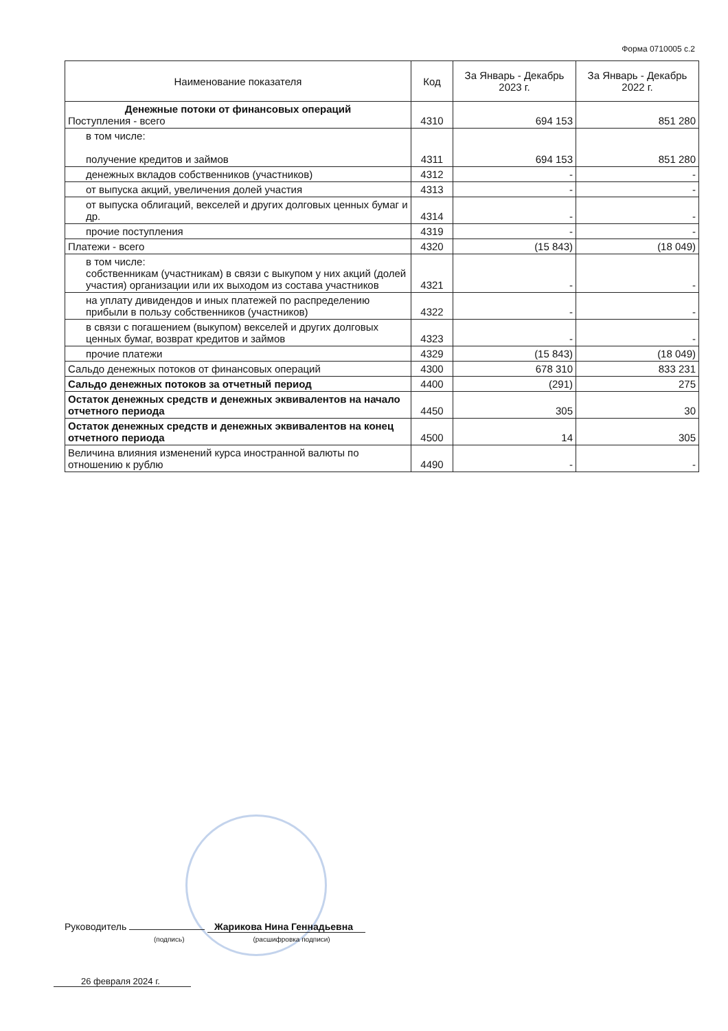Форма 0710005 с.2
| Наименование показателя | Код | За Январь - Декабрь 2023 г. | За Январь - Декабрь 2022 г. |
| --- | --- | --- | --- |
| Денежные потоки от финансовых операций Поступления - всего | 4310 | 694 153 | 851 280 |
| в том числе: получение кредитов и займов | 4311 | 694 153 | 851 280 |
| денежных вкладов собственников (участников) | 4312 | - | - |
| от выпуска акций, увеличения долей участия | 4313 | - | - |
| от выпуска облигаций, векселей и других долговых ценных бумаг и др. | 4314 | - | - |
| прочие поступления | 4319 | - | - |
| Платежи - всего | 4320 | (15 843) | (18 049) |
| в том числе: собственникам (участникам) в связи с выкупом у них акций (долей участия) организации или их выходом из состава участников | 4321 | - | - |
| на уплату дивидендов и иных платежей по распределению прибыли в пользу собственников (участников) | 4322 | - | - |
| в связи с погашением (выкупом) векселей и других долговых ценных бумаг, возврат кредитов и займов | 4323 | - | - |
| прочие платежи | 4329 | (15 843) | (18 049) |
| Сальдо денежных потоков от финансовых операций | 4300 | 678 310 | 833 231 |
| Сальдо денежных потоков за отчетный период | 4400 | (291) | 275 |
| Остаток денежных средств и денежных эквивалентов на начало отчетного периода | 4450 | 305 | 30 |
| Остаток денежных средств и денежных эквивалентов на конец отчетного периода | 4500 | 14 | 305 |
| Величина влияния изменений курса иностранной валюты по отношению к рублю | 4490 | - | - |
Руководитель Жарикова Нина Геннадьевна
(подпись) (расшифровка подписи)
26 февраля 2024 г.